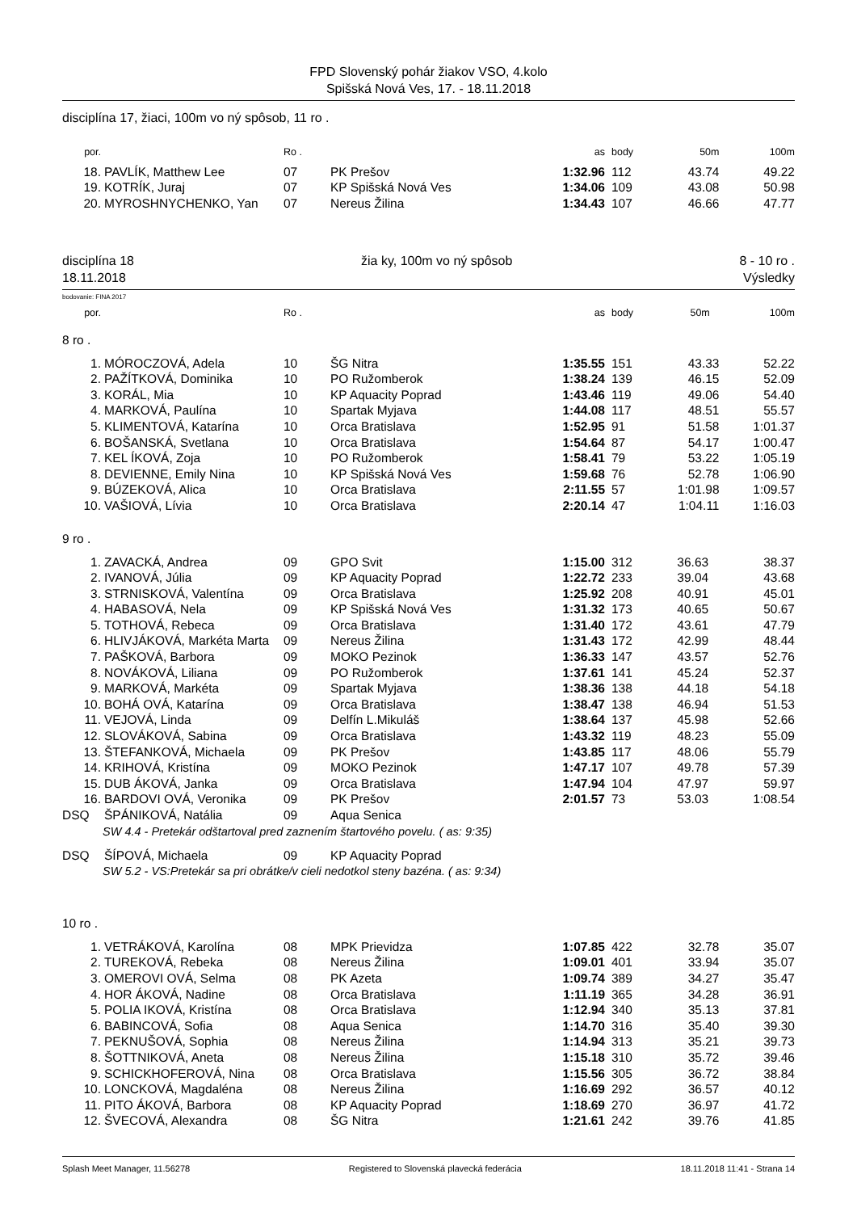FPD Slovenský pohár žiakov VSO, 4.kolo
Spišská Nová Ves, 17. - 18.11.2018
disciplína 17, žiaci, 100m vo ný spôsob, 11 ro .
| por. | | Ro . | | as | body | 50m | 100m |
| --- | --- | --- | --- | --- | --- | --- | --- |
| 18. | PAVLÍK, Matthew Lee | 07 | PK Prešov | 1:32.96 | 112 | 43.74 | 49.22 |
| 19. | KOTRÍK, Juraj | 07 | KP Spišská Nová Ves | 1:34.06 | 109 | 43.08 | 50.98 |
| 20. | MYROSHNYCHENKO, Yan | 07 | Nereus Žilina | 1:34.43 | 107 | 46.66 | 47.77 |
disciplína 18
18.11.2018
žia ky, 100m vo ný spôsob 8 - 10 ro .
Výsledky
bodovanie: FINA 2017
| por. | | Ro . | | as | body | 50m | 100m |
| --- | --- | --- | --- | --- | --- | --- | --- |
8 ro .
| 1. | MÓROCZOVÁ, Adela | 10 | ŠG Nitra | 1:35.55 | 151 | 43.33 | 52.22 |
| 2. | PAŽÍTKOVÁ, Dominika | 10 | PO Ružomberok | 1:38.24 | 139 | 46.15 | 52.09 |
| 3. | KORÁL, Mia | 10 | KP Aquacity Poprad | 1:43.46 | 119 | 49.06 | 54.40 |
| 4. | MARKOVÁ, Paulína | 10 | Spartak Myjava | 1:44.08 | 117 | 48.51 | 55.57 |
| 5. | KLIMENTOVÁ, Katarína | 10 | Orca Bratislava | 1:52.95 | 91 | 51.58 | 1:01.37 |
| 6. | BOŠANSKÁ, Svetlana | 10 | Orca Bratislava | 1:54.64 | 87 | 54.17 | 1:00.47 |
| 7. | KEL ÍKOVÁ, Zoja | 10 | PO Ružomberok | 1:58.41 | 79 | 53.22 | 1:05.19 |
| 8. | DEVIENNE, Emily Nina | 10 | KP Spišská Nová Ves | 1:59.68 | 76 | 52.78 | 1:06.90 |
| 9. | BÚZEKOVÁ, Alica | 10 | Orca Bratislava | 2:11.55 | 57 | 1:01.98 | 1:09.57 |
| 10. | VAŠIOVÁ, Lívia | 10 | Orca Bratislava | 2:20.14 | 47 | 1:04.11 | 1:16.03 |
9 ro .
| 1. | ZAVACKÁ, Andrea | 09 | GPO Svit | 1:15.00 | 312 | 36.63 | 38.37 |
| 2. | IVANOVÁ, Júlia | 09 | KP Aquacity Poprad | 1:22.72 | 233 | 39.04 | 43.68 |
| 3. | STRNISKOVÁ, Valentína | 09 | Orca Bratislava | 1:25.92 | 208 | 40.91 | 45.01 |
| 4. | HABASOVÁ, Nela | 09 | KP Spišská Nová Ves | 1:31.32 | 173 | 40.65 | 50.67 |
| 5. | TOTHOVÁ, Rebeca | 09 | Orca Bratislava | 1:31.40 | 172 | 43.61 | 47.79 |
| 6. | HLIVJÁKOVÁ, Markéta Marta | 09 | Nereus Žilina | 1:31.43 | 172 | 42.99 | 48.44 |
| 7. | PAŠKOVÁ, Barbora | 09 | MOKO Pezinok | 1:36.33 | 147 | 43.57 | 52.76 |
| 8. | NOVÁKOVÁ, Liliana | 09 | PO Ružomberok | 1:37.61 | 141 | 45.24 | 52.37 |
| 9. | MARKOVÁ, Markéta | 09 | Spartak Myjava | 1:38.36 | 138 | 44.18 | 54.18 |
| 10. | BOHÁ OVÁ, Katarína | 09 | Orca Bratislava | 1:38.47 | 138 | 46.94 | 51.53 |
| 11. | VEJOVÁ, Linda | 09 | Delfín L.Mikuláš | 1:38.64 | 137 | 45.98 | 52.66 |
| 12. | SLOVÁKOVÁ, Sabina | 09 | Orca Bratislava | 1:43.32 | 119 | 48.23 | 55.09 |
| 13. | ŠTEFANKOVÁ, Michaela | 09 | PK Prešov | 1:43.85 | 117 | 48.06 | 55.79 |
| 14. | KRIHOVÁ, Kristína | 09 | MOKO Pezinok | 1:47.17 | 107 | 49.78 | 57.39 |
| 15. | DUB ÁKOVÁ, Janka | 09 | Orca Bratislava | 1:47.94 | 104 | 47.97 | 59.97 |
| 16. | BARDOVI OVÁ, Veronika | 09 | PK Prešov | 2:01.57 | 73 | 53.03 | 1:08.54 |
| DSQ | ŠPÁNIKOVÁ, Natália | 09 | Aqua Senica | | | | |
| SW 4.4 - Pretekár odštartoval pred zaznením štartového povelu. ( as: 9:35) | | | | | | | |
| DSQ | ŠÍPOVÁ, Michaela | 09 | KP Aquacity Poprad | | | | |
| SW 5.2 - VS:Pretekár sa pri obrátke/v cieli nedotkol steny bazéna. ( as: 9:34) | | | | | | | |
10 ro .
| 1. | VETRÁKOVÁ, Karolína | 08 | MPK Prievidza | 1:07.85 | 422 | 32.78 | 35.07 |
| 2. | TUREKOVÁ, Rebeka | 08 | Nereus Žilina | 1:09.01 | 401 | 33.94 | 35.07 |
| 3. | OMEROVI OVÁ, Selma | 08 | PK Azeta | 1:09.74 | 389 | 34.27 | 35.47 |
| 4. | HOR ÁKOVÁ, Nadine | 08 | Orca Bratislava | 1:11.19 | 365 | 34.28 | 36.91 |
| 5. | POLIA IKOVÁ, Kristína | 08 | Orca Bratislava | 1:12.94 | 340 | 35.13 | 37.81 |
| 6. | BABINCOVÁ, Sofia | 08 | Aqua Senica | 1:14.70 | 316 | 35.40 | 39.30 |
| 7. | PEKNUŠOVÁ, Sophia | 08 | Nereus Žilina | 1:14.94 | 313 | 35.21 | 39.73 |
| 8. | ŠOTTNIKOVÁ, Aneta | 08 | Nereus Žilina | 1:15.18 | 310 | 35.72 | 39.46 |
| 9. | SCHICKHOFEROVÁ, Nina | 08 | Orca Bratislava | 1:15.56 | 305 | 36.72 | 38.84 |
| 10. | LONCKOVÁ, Magdaléna | 08 | Nereus Žilina | 1:16.69 | 292 | 36.57 | 40.12 |
| 11. | PITO ÁKOVÁ, Barbora | 08 | KP Aquacity Poprad | 1:18.69 | 270 | 36.97 | 41.72 |
| 12. | ŠVECOVÁ, Alexandra | 08 | ŠG Nitra | 1:21.61 | 242 | 39.76 | 41.85 |
Splash Meet Manager, 11.56278 Registered to Slovenská plavecká federácia 18.11.2018 11:41 - Strana 14